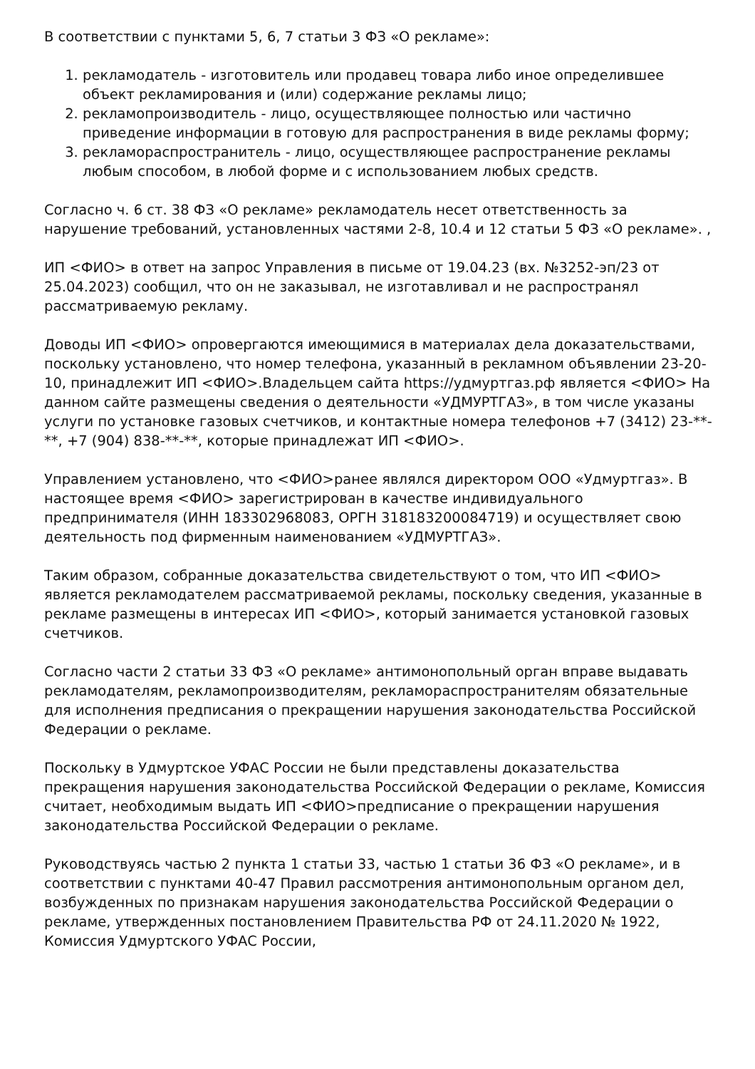В соответствии с пунктами 5, 6, 7 статьи 3 ФЗ «О рекламе»:
1. рекламодатель - изготовитель или продавец товара либо иное определившее объект рекламирования и (или) содержание рекламы лицо;
2. рекламопроизводитель - лицо, осуществляющее полностью или частично приведение информации в готовую для распространения в виде рекламы форму;
3. рекламораспространитель - лицо, осуществляющее распространение рекламы любым способом, в любой форме и с использованием любых средств.
Согласно ч. 6 ст. 38 ФЗ «О рекламе» рекламодатель несет ответственность за нарушение требований, установленных частями 2-8, 10.4 и 12 статьи 5 ФЗ «О рекламе». ,
ИП <ФИО> в ответ на запрос Управления в письме от 19.04.23 (вх. №3252-эп/23 от 25.04.2023) сообщил, что он не заказывал, не изготавливал и не распространял рассматриваемую рекламу.
Доводы ИП <ФИО> опровергаются имеющимися в материалах дела доказательствами, поскольку установлено, что номер телефона, указанный в рекламном объявлении 23-20-10, принадлежит ИП <ФИО>.Владельцем сайта https://удмуртгаз.рф является <ФИО> На данном сайте размещены сведения о деятельности «УДМУРТГАЗ», в том числе указаны услуги по установке газовых счетчиков, и контактные номера телефонов +7 (3412) 23-**-**, +7 (904) 838-**-**, которые принадлежат ИП <ФИО>.
Управлением установлено, что <ФИО>ранее являлся директором ООО «Удмуртгаз». В настоящее время <ФИО> зарегистрирован в качестве индивидуального предпринимателя (ИНН 183302968083, ОРГН 318183200084719) и осуществляет свою деятельность под фирменным наименованием «УДМУРТГАЗ».
Таким образом, собранные доказательства свидетельствуют о том, что ИП <ФИО> является рекламодателем рассматриваемой рекламы, поскольку сведения, указанные в рекламе размещены в интересах ИП <ФИО>, который занимается установкой газовых счетчиков.
Согласно части 2 статьи 33 ФЗ «О рекламе» антимонопольный орган вправе выдавать рекламодателям, рекламопроизводителям, рекламораспространителям обязательные для исполнения предписания о прекращении нарушения законодательства Российской Федерации о рекламе.
Поскольку в Удмуртское УФАС России не были представлены доказательства прекращения нарушения законодательства Российской Федерации о рекламе, Комиссия считает, необходимым выдать ИП <ФИО>предписание о прекращении нарушения законодательства Российской Федерации о рекламе.
Руководствуясь частью 2 пункта 1 статьи 33, частью 1 статьи 36 ФЗ «О рекламе», и в соответствии с пунктами 40-47 Правил рассмотрения антимонопольным органом дел, возбужденных по признакам нарушения законодательства Российской Федерации о рекламе, утвержденных постановлением Правительства РФ от 24.11.2020 № 1922, Комиссия Удмуртского УФАС России,